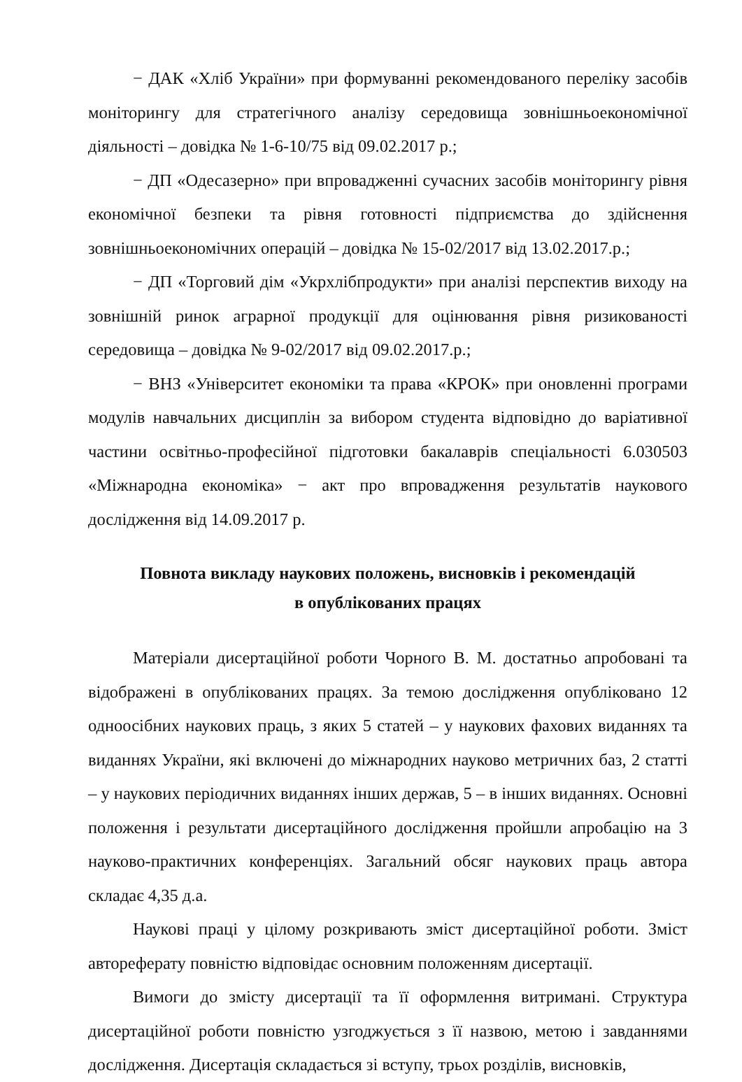− ДАК «Хліб України» при формуванні рекомендованого переліку засобів моніторингу для стратегічного аналізу середовища зовнішньоекономічної діяльності – довідка № 1-6-10/75 від 09.02.2017 р.;
− ДП «Одесазерно» при впровадженні сучасних засобів моніторингу рівня економічної безпеки та рівня готовності підприємства до здійснення зовнішньоекономічних операцій – довідка № 15-02/2017 від 13.02.2017.р.;
− ДП «Торговий дім «Укрхлібпродукти» при аналізі перспектив виходу на зовнішній ринок аграрної продукції для оцінювання рівня ризикованості середовища – довідка № 9-02/2017 від 09.02.2017.р.;
− ВНЗ «Університет економіки та права «КРОК» при оновленні програми модулів навчальних дисциплін за вибором студента відповідно до варіативної частини освітньо-професійної підготовки бакалаврів спеціальності 6.030503 «Міжнародна економіка» − акт про впровадження результатів наукового дослідження від 14.09.2017 р.
Повнота викладу наукових положень, висновків і рекомендацій
в опублікованих працях
Матеріали дисертаційної роботи Чорного В. М. достатньо апробовані та відображені в опублікованих працях. За темою дослідження опубліковано 12 одноосібних наукових праць, з яких 5 статей – у наукових фахових виданнях та виданнях України, які включені до міжнародних науково метричних баз, 2 статті – у наукових періодичних виданнях інших держав, 5 – в інших виданнях. Основні положення і результати дисертаційного дослідження пройшли апробацію на 3 науково-практичних конференціях. Загальний обсяг наукових праць автора складає 4,35 д.а.
Наукові праці у цілому розкривають зміст дисертаційної роботи. Зміст автореферату повністю відповідає основним положенням дисертації.
Вимоги до змісту дисертації та її оформлення витримані. Структура дисертаційної роботи повністю узгоджується з її назвою, метою і завданнями дослідження. Дисертація складається зі вступу, трьох розділів, висновків,